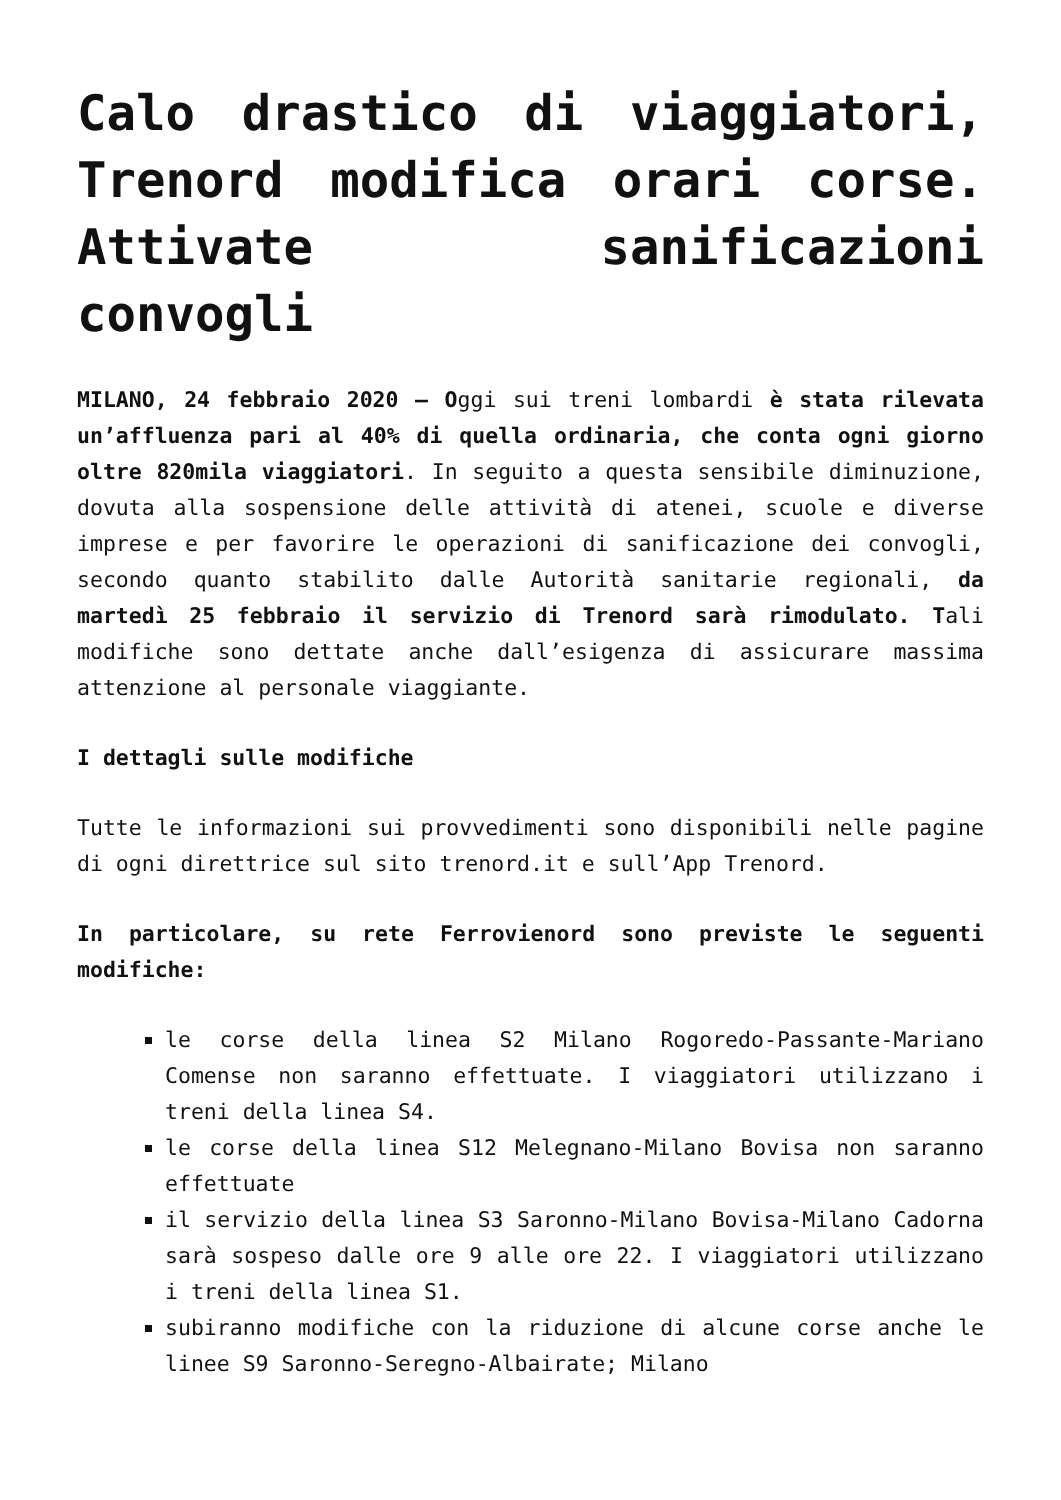Calo drastico di viaggiatori, Trenord modifica orari corse. Attivate sanificazioni convogli
MILANO, 24 febbraio 2020 – Oggi sui treni lombardi è stata rilevata un’affluenza pari al 40% di quella ordinaria, che conta ogni giorno oltre 820mila viaggiatori. In seguito a questa sensibile diminuzione, dovuta alla sospensione delle attività di atenei, scuole e diverse imprese e per favorire le operazioni di sanificazione dei convogli, secondo quanto stabilito dalle Autorità sanitarie regionali, da martedì 25 febbraio il servizio di Trenord sarà rimodulato. Tali modifiche sono dettate anche dall’esigenza di assicurare massima attenzione al personale viaggiante.
I dettagli sulle modifiche
Tutte le informazioni sui provvedimenti sono disponibili nelle pagine di ogni direttrice sul sito trenord.it e sull’App Trenord.
In particolare, su rete Ferrovienord sono previste le seguenti modifiche:
le corse della linea S2 Milano Rogoredo-Passante-Mariano Comense non saranno effettuate. I viaggiatori utilizzano i treni della linea S4.
le corse della linea S12 Melegnano-Milano Bovisa non saranno effettuate
il servizio della linea S3 Saronno-Milano Bovisa-Milano Cadorna sarà sospeso dalle ore 9 alle ore 22. I viaggiatori utilizzano i treni della linea S1.
subiranno modifiche con la riduzione di alcune corse anche le linee S9 Saronno-Seregno-Albairate; Milano